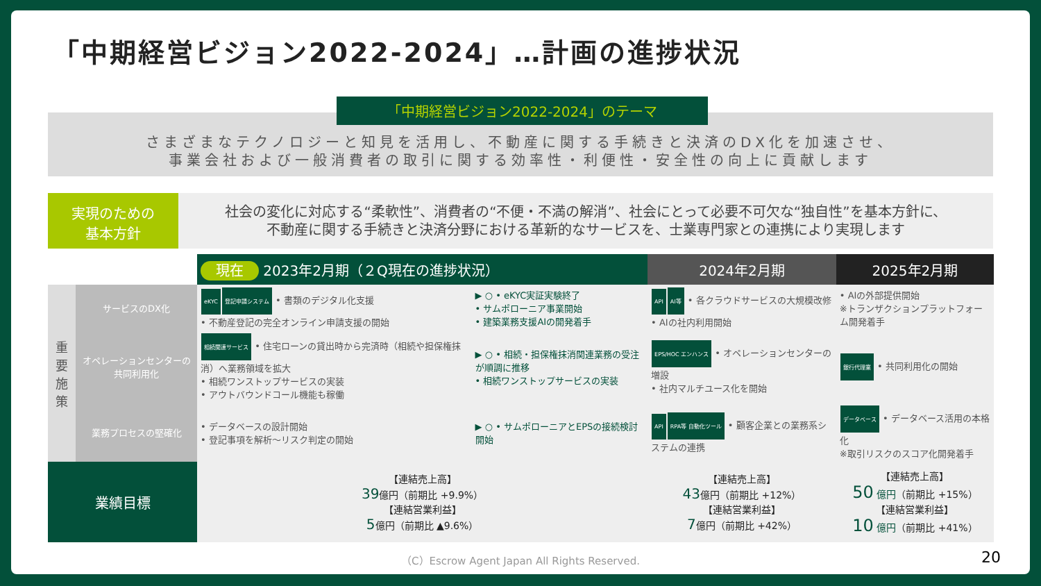「中期経営ビジョン2022-2024」…計画の進捗状況
「中期経営ビジョン2022-2024」のテーマ
さまざまなテクノロジーと知見を活用し、不動産に関する手続きと決済のDX化を加速させ、
事業会社および一般消費者の取引に関する効率性・利便性・安全性の向上に貢献します
実現のための
基本方針
社会の変化に対応する“柔軟性”、消費者の“不便・不満の解消”、社会にとって必要不可欠な“独自性”を基本方針に、
不動産に関する手続きと決済分野における革新的なサービスを、士業専門家との連携により実現します
| | | 現在 2023年2月期（２Q現在の進捗状況） | | 2024年2月期 | 2025年2月期 |
| --- | --- | --- | --- | --- | --- |
| 重要施策 | サービスのDX化 | eKYC 登記申請システム • 書類のデジタル化支援 • 不動産登記の完全オンライン申請支援の開始 | ▶ ○ • eKYC実証実験終了 • サムポローニア事業開始 • 建築業務支援AIの開発着手 | API AI等 • 各クラウドサービスの大規模改修 • AIの社内利用開始 | • AIの外部提供開始 ※トランザクションプラットフォーム開発着手 |
| | オペレーションセンターの共同利用化 | 相続関連サービス • 住宅ローンの貸出時から完済時（相続や担保権抹消）へ業務領域を拡大 • 相続ワンストップサービスの実装 • アウトバウンドコール機能も稼働 | ▶ ○ • 相続・担保権抹消関連業務の受注が順調に推移 • 相続ワンストップサービスの実装 | EPS/HOC エンハンス • オペレーションセンターの増設 • 社内マルチユース化を開始 | 銀行代理業 • 共同利用化の開始 |
| | 業務プロセスの堅確化 | • データベースの設計開始 • 登記事項を解析～リスク判定の開始 | ▶ ○ • サムポローニアとEPSの接続検討開始 | API RPA等 自動化ツール • 顧客企業との業務系システムの連携 | データベース • データベース活用の本格化 ※取引リスクのスコア化開発着手 |
| 業績目標 | | 【連結売上高】 39 億円（前期比 +9.9%） 【連結営業利益】 5 億円（前期比 ▲9.6%） | | 【連結売上高】 43 億円（前期比 +12%） 【連結営業利益】 7 億円（前期比 +42%） | 【連結売上高】 50 億円 （前期比 +15%） 【連結営業利益】 10 億円 （前期比 +41%） |
（C）Escrow Agent Japan All Rights Reserved.
20